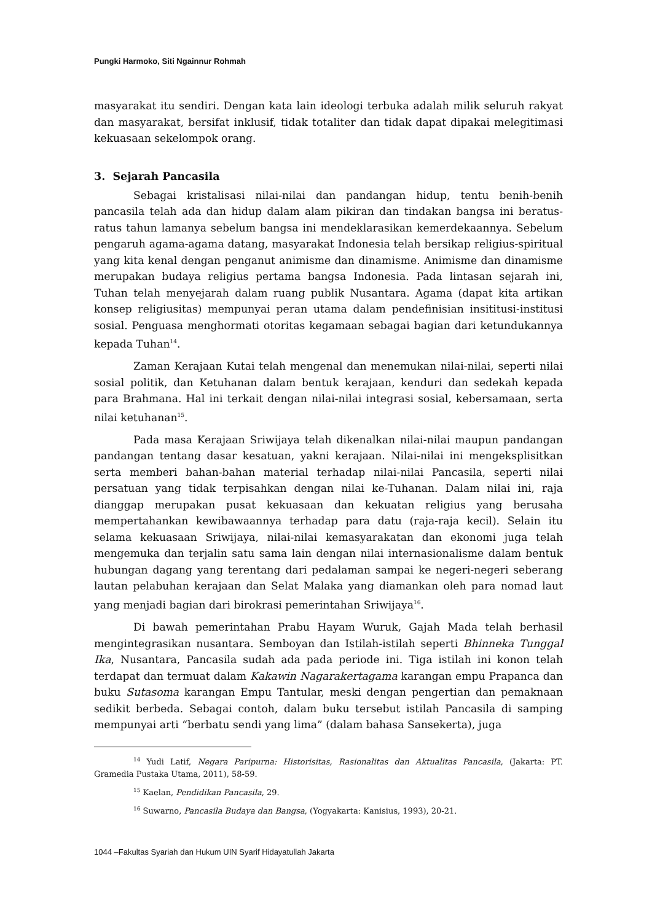Pungki Harmoko, Siti Ngainnur Rohmah
masyarakat itu sendiri. Dengan kata lain ideologi terbuka adalah milik seluruh rakyat dan masyarakat, bersifat inklusif, tidak totaliter dan tidak dapat dipakai melegitimasi kekuasaan sekelompok orang.
3. Sejarah Pancasila
Sebagai kristalisasi nilai-nilai dan pandangan hidup, tentu benih-benih pancasila telah ada dan hidup dalam alam pikiran dan tindakan bangsa ini beratus-ratus tahun lamanya sebelum bangsa ini mendeklarasikan kemerdekaannya. Sebelum pengaruh agama-agama datang, masyarakat Indonesia telah bersikap religius-spiritual yang kita kenal dengan penganut animisme dan dinamisme. Animisme dan dinamisme merupakan budaya religius pertama bangsa Indonesia. Pada lintasan sejarah ini, Tuhan telah menyejarah dalam ruang publik Nusantara. Agama (dapat kita artikan konsep religiusitas) mempunyai peran utama dalam pendefinisian insititusi-institusi sosial. Penguasa menghormati otoritas kegamaan sebagai bagian dari ketundukannya kepada Tuhan<sup>14</sup>.
Zaman Kerajaan Kutai telah mengenal dan menemukan nilai-nilai, seperti nilai sosial politik, dan Ketuhanan dalam bentuk kerajaan, kenduri dan sedekah kepada para Brahmana. Hal ini terkait dengan nilai-nilai integrasi sosial, kebersamaan, serta nilai ketuhanan<sup>15</sup>.
Pada masa Kerajaan Sriwijaya telah dikenalkan nilai-nilai maupun pandangan pandangan tentang dasar kesatuan, yakni kerajaan. Nilai-nilai ini mengeksplisitkan serta memberi bahan-bahan material terhadap nilai-nilai Pancasila, seperti nilai persatuan yang tidak terpisahkan dengan nilai ke-Tuhanan. Dalam nilai ini, raja dianggap merupakan pusat kekuasaan dan kekuatan religius yang berusaha mempertahankan kewibawaannya terhadap para datu (raja-raja kecil). Selain itu selama kekuasaan Sriwijaya, nilai-nilai kemasyarakatan dan ekonomi juga telah mengemuka dan terjalin satu sama lain dengan nilai internasionalisme dalam bentuk hubungan dagang yang terentang dari pedalaman sampai ke negeri-negeri seberang lautan pelabuhan kerajaan dan Selat Malaka yang diamankan oleh para nomad laut yang menjadi bagian dari birokrasi pemerintahan Sriwijaya<sup>16</sup>.
Di bawah pemerintahan Prabu Hayam Wuruk, Gajah Mada telah berhasil mengintegrasikan nusantara. Semboyan dan Istilah-istilah seperti Bhinneka Tunggal Ika, Nusantara, Pancasila sudah ada pada periode ini. Tiga istilah ini konon telah terdapat dan termuat dalam Kakawin Nagarakertagama karangan empu Prapanca dan buku Sutasoma karangan Empu Tantular, meski dengan pengertian dan pemaknaan sedikit berbeda. Sebagai contoh, dalam buku tersebut istilah Pancasila di samping mempunyai arti “berbatu sendi yang lima” (dalam bahasa Sansekerta), juga
<sup>14</sup> Yudi Latif, Negara Paripurna: Historisitas, Rasionalitas dan Aktualitas Pancasila, (Jakarta: PT. Gramedia Pustaka Utama, 2011), 58-59.
<sup>15</sup> Kaelan, Pendidikan Pancasila, 29.
<sup>16</sup> Suwarno, Pancasila Budaya dan Bangsa, (Yogyakarta: Kanisius, 1993), 20-21.
1044 –Fakultas Syariah dan Hukum UIN Syarif Hidayatullah Jakarta